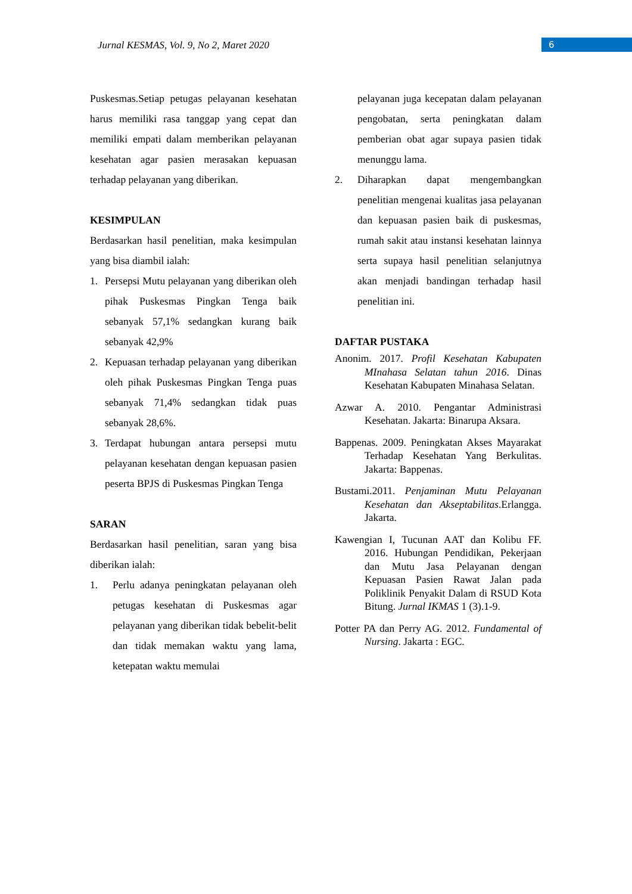Jurnal KESMAS, Vol. 9, No 2, Maret 2020
6
Puskesmas.Setiap petugas pelayanan kesehatan harus memiliki rasa tanggap yang cepat dan memiliki empati dalam memberikan pelayanan kesehatan agar pasien merasakan kepuasan terhadap pelayanan yang diberikan.
KESIMPULAN
Berdasarkan hasil penelitian, maka kesimpulan yang bisa diambil ialah:
1. Persepsi Mutu pelayanan yang diberikan oleh pihak Puskesmas Pingkan Tenga baik sebanyak 57,1% sedangkan kurang baik sebanyak 42,9%
2. Kepuasan terhadap pelayanan yang diberikan oleh pihak Puskesmas Pingkan Tenga puas sebanyak 71,4% sedangkan tidak puas sebanyak 28,6%.
3. Terdapat hubungan antara persepsi mutu pelayanan kesehatan dengan kepuasan pasien peserta BPJS di Puskesmas Pingkan Tenga
SARAN
Berdasarkan hasil penelitian, saran yang bisa diberikan ialah:
1. Perlu adanya peningkatan pelayanan oleh petugas kesehatan di Puskesmas agar pelayanan yang diberikan tidak bebelit-belit dan tidak memakan waktu yang lama, ketepatan waktu memulai
pelayanan juga kecepatan dalam pelayanan pengobatan, serta peningkatan dalam pemberian obat agar supaya pasien tidak menunggu lama.
2. Diharapkan dapat mengembangkan penelitian mengenai kualitas jasa pelayanan dan kepuasan pasien baik di puskesmas, rumah sakit atau instansi kesehatan lainnya serta supaya hasil penelitian selanjutnya akan menjadi bandingan terhadap hasil penelitian ini.
DAFTAR PUSTAKA
Anonim. 2017. Profil Kesehatan Kabupaten MInahasa Selatan tahun 2016. Dinas Kesehatan Kabupaten Minahasa Selatan.
Azwar A. 2010. Pengantar Administrasi Kesehatan. Jakarta: Binarupa Aksara.
Bappenas. 2009. Peningkatan Akses Mayarakat Terhadap Kesehatan Yang Berkulitas. Jakarta: Bappenas.
Bustami.2011. Penjaminan Mutu Pelayanan Kesehatan dan Akseptabilitas.Erlangga. Jakarta.
Kawengian I, Tucunan AAT dan Kolibu FF. 2016. Hubungan Pendidikan, Pekerjaan dan Mutu Jasa Pelayanan dengan Kepuasan Pasien Rawat Jalan pada Poliklinik Penyakit Dalam di RSUD Kota Bitung. Jurnal IKMAS 1 (3).1-9.
Potter PA dan Perry AG. 2012. Fundamental of Nursing. Jakarta : EGC.